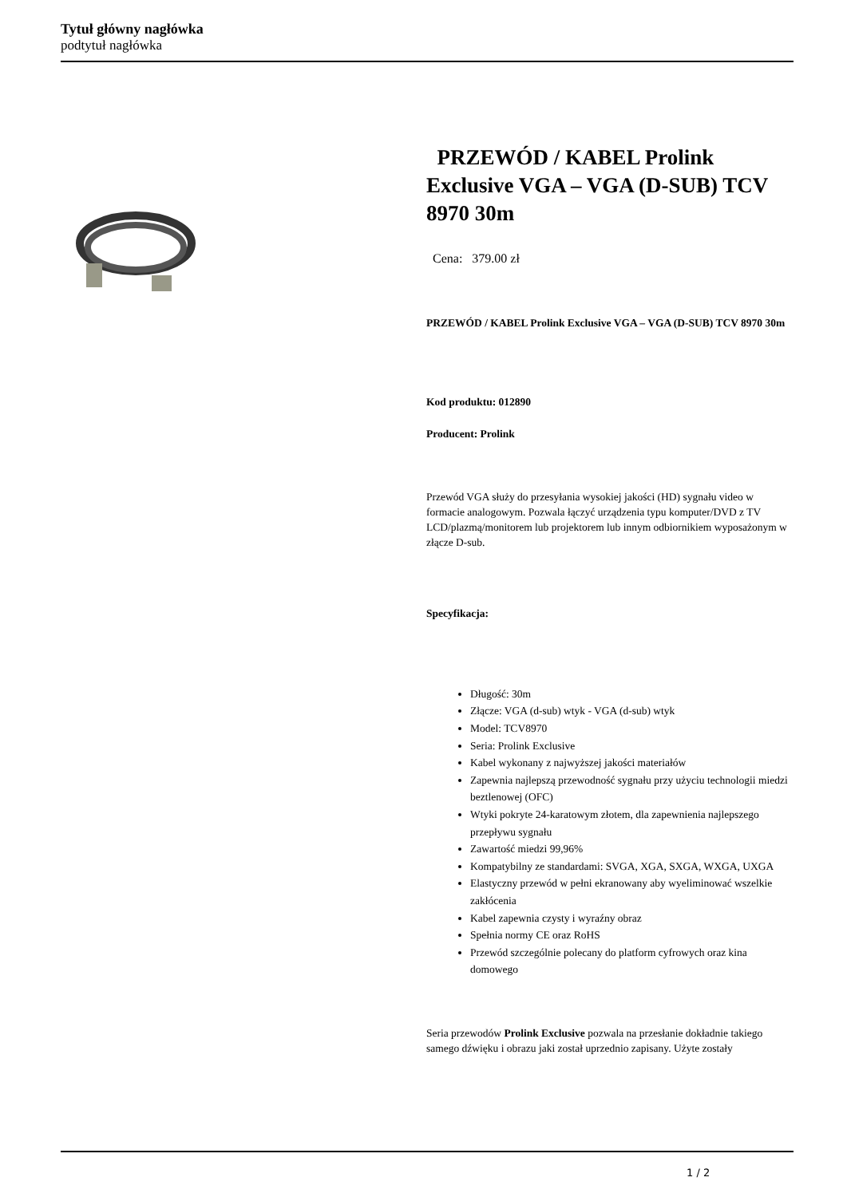Tytuł główny nagłówka
podtytuł nagłówka
PRZEWÓD / KABEL Prolink Exclusive VGA – VGA (D-SUB) TCV 8970 30m
Cena: 379.00 zł
PRZEWÓD / KABEL Prolink Exclusive VGA – VGA (D-SUB) TCV 8970 30m
Kod produktu: 012890
Producent: Prolink
Przewód VGA służy do przesyłania wysokiej jakości (HD) sygnału video w formacie analogowym. Pozwala łączyć urządzenia typu komputer/DVD z TV LCD/plazmą/monitorem lub projektorem lub innym odbiornikiem wyposażonym w złącze D-sub.
Specyfikacja:
Długość: 30m
Złącze: VGA (d-sub) wtyk - VGA (d-sub) wtyk
Model: TCV8970
Seria: Prolink Exclusive
Kabel wykonany z najwyższej jakości materiałów
Zapewnia najlepszą przewodność sygnału przy użyciu technologii miedzi beztlenowej (OFC)
Wtyki pokryte 24-karatowym złotem, dla zapewnienia najlepszego przepływu sygnału
Zawartość miedzi 99,96%
Kompatybilny ze standardami: SVGA, XGA, SXGA, WXGA, UXGA
Elastyczny przewód w pełni ekranowany aby wyeliminować wszelkie zakłócenia
Kabel zapewnia czysty i wyraźny obraz
Spełnia normy CE oraz RoHS
Przewód szczególnie polecany do platform cyfrowych oraz kina domowego
Seria przewodów Prolink Exclusive pozwala na przesłanie dokładnie takiego samego dźwięku i obrazu jaki został uprzednio zapisany. Użyte zostały
1 / 2